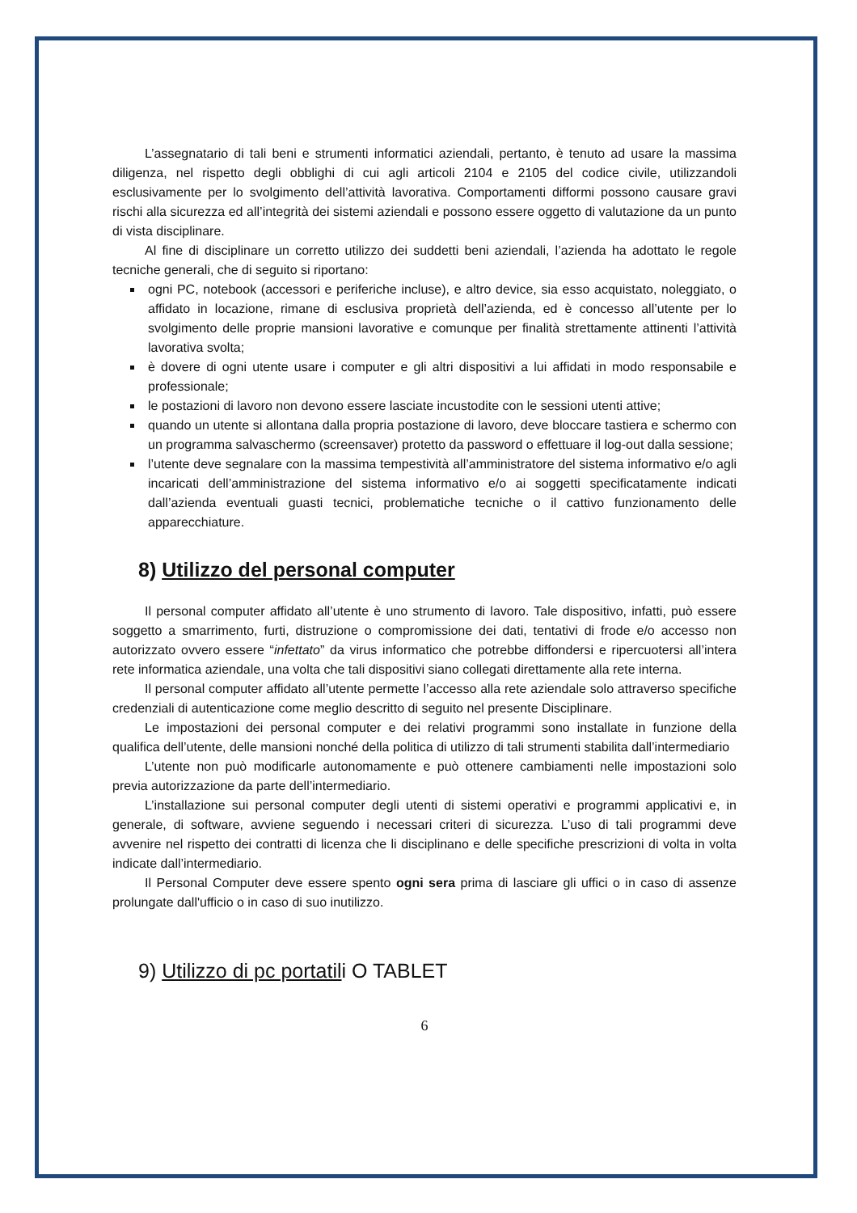L’assegnatario di tali beni e strumenti informatici aziendali, pertanto, è tenuto ad usare la massima diligenza, nel rispetto degli obblighi di cui agli articoli 2104 e 2105 del codice civile, utilizzandoli esclusivamente per lo svolgimento dell’attività lavorativa. Comportamenti difformi possono causare gravi rischi alla sicurezza ed all’integrità dei sistemi aziendali e possono essere oggetto di valutazione da un punto di vista disciplinare.
Al fine di disciplinare un corretto utilizzo dei suddetti beni aziendali, l’azienda ha adottato le regole tecniche generali, che di seguito si riportano:
ogni PC, notebook (accessori e periferiche incluse), e altro device, sia esso acquistato, noleggiato, o affidato in locazione, rimane di esclusiva proprietà dell’azienda, ed è concesso all’utente per lo svolgimento delle proprie mansioni lavorative e comunque per finalità strettamente attinenti l’attività lavorativa svolta;
è dovere di ogni utente usare i computer e gli altri dispositivi a lui affidati in modo responsabile e professionale;
le postazioni di lavoro non devono essere lasciate incustodite con le sessioni utenti attive;
quando un utente si allontana dalla propria postazione di lavoro, deve bloccare tastiera e schermo con un programma salvaschermo (screensaver) protetto da password o effettuare il log-out dalla sessione;
l’utente deve segnalare con la massima tempestività all’amministratore del sistema informativo e/o agli incaricati dell’amministrazione del sistema informativo e/o ai soggetti specificatamente indicati dall’azienda eventuali guasti tecnici, problematiche tecniche o il cattivo funzionamento delle apparecchiature.
8) Utilizzo del personal computer
Il personal computer affidato all’utente è uno strumento di lavoro. Tale dispositivo, infatti, può essere soggetto a smarrimento, furti, distruzione o compromissione dei dati, tentativi di frode e/o accesso non autorizzato ovvero essere “infettato” da virus informatico che potrebbe diffondersi e ripercuotersi all’intera rete informatica aziendale, una volta che tali dispositivi siano collegati direttamente alla rete interna.
Il personal computer affidato all’utente permette l’accesso alla rete aziendale solo attraverso specifiche credenziali di autenticazione come meglio descritto di seguito nel presente Disciplinare.
Le impostazioni dei personal computer e dei relativi programmi sono installate in funzione della qualifica dell’utente, delle mansioni nonché della politica di utilizzo di tali strumenti stabilita dall’intermediario
L’utente non può modificarle autonomamente e può ottenere cambiamenti nelle impostazioni solo previa autorizzazione da parte dell’intermediario.
L’installazione sui personal computer degli utenti di sistemi operativi e programmi applicativi e, in generale, di software, avviene seguendo i necessari criteri di sicurezza. L’uso di tali programmi deve avvenire nel rispetto dei contratti di licenza che li disciplinano e delle specifiche prescrizioni di volta in volta indicate dall’intermediario.
Il Personal Computer deve essere spento ogni sera prima di lasciare gli uffici o in caso di assenze prolungate dall'ufficio o in caso di suo inutilizzo.
9) Utilizzo di pc portatili O TABLET
6